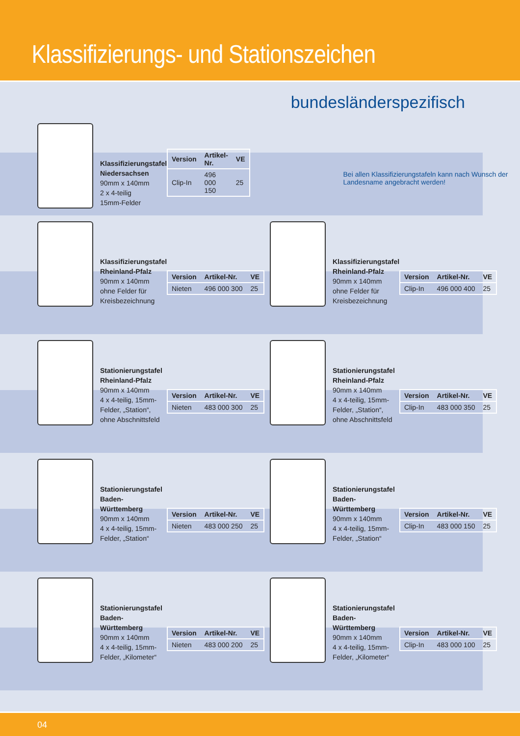Klassifizierungs- und Stationszeichen
bundesländerspezifisch
Klassifizierungstafel Niedersachsen
90mm x 140mm
2 x 4-teilig
15mm-Felder
| Version | Artikel-Nr. | VE |
| --- | --- | --- |
| Clip-In | 496 000 150 | 25 |
Bei allen Klassifizierungstafeln kann nach Wunsch der Landesname angebracht werden!
Klassifizierungstafel Rheinland-Pfalz
90mm x 140mm
ohne Felder für Kreisbezeichnung
| Version | Artikel-Nr. | VE |
| --- | --- | --- |
| Nieten | 496 000 300 | 25 |
Klassifizierungstafel Rheinland-Pfalz
90mm x 140mm
ohne Felder für Kreisbezeichnung
| Version | Artikel-Nr. | VE |
| --- | --- | --- |
| Clip-In | 496 000 400 | 25 |
Stationierungstafel Rheinland-Pfalz
90mm x 140mm
4 x 4-teilig, 15mm-Felder, „Station“, ohne Abschnittsfeld
| Version | Artikel-Nr. | VE |
| --- | --- | --- |
| Nieten | 483 000 300 | 25 |
Stationierungstafel Rheinland-Pfalz
90mm x 140mm
4 x 4-teilig, 15mm-Felder, „Station“, ohne Abschnittsfeld
| Version | Artikel-Nr. | VE |
| --- | --- | --- |
| Clip-In | 483 000 350 | 25 |
Stationierungstafel Baden-Württemberg
90mm x 140mm
4 x 4-teilig, 15mm-Felder, „Station“
| Version | Artikel-Nr. | VE |
| --- | --- | --- |
| Nieten | 483 000 250 | 25 |
Stationierungstafel Baden-Württemberg
90mm x 140mm
4 x 4-teilig, 15mm-Felder, „Station“
| Version | Artikel-Nr. | VE |
| --- | --- | --- |
| Clip-In | 483 000 150 | 25 |
Stationierungstafel Baden-Württemberg
90mm x 140mm
4 x 4-teilig, 15mm-Felder, „Kilometer“
| Version | Artikel-Nr. | VE |
| --- | --- | --- |
| Nieten | 483 000 200 | 25 |
Stationierungstafel Baden-Württemberg
90mm x 140mm
4 x 4-teilig, 15mm-Felder, „Kilometer“
| Version | Artikel-Nr. | VE |
| --- | --- | --- |
| Clip-In | 483 000 100 | 25 |
04